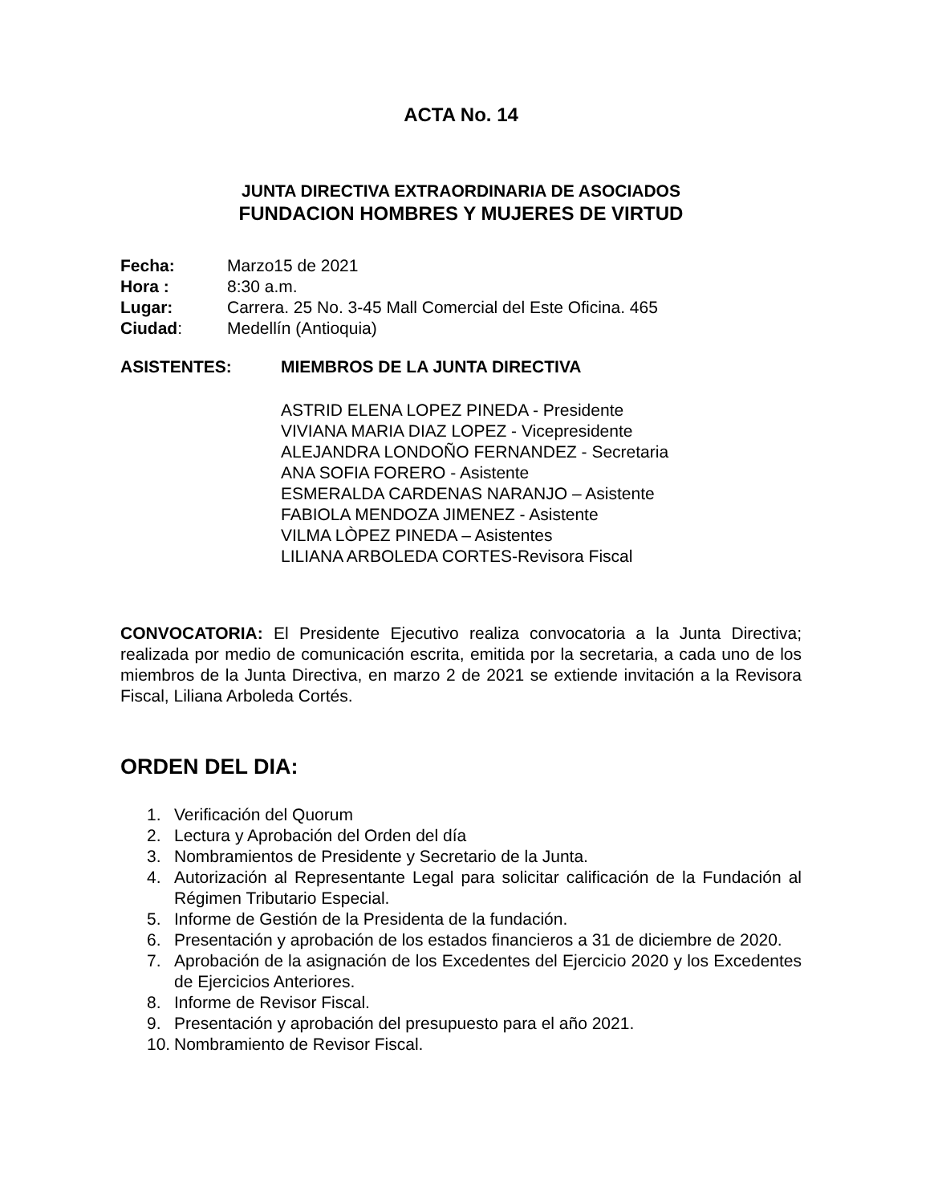ACTA No. 14
JUNTA DIRECTIVA EXTRAORDINARIA DE ASOCIADOS
FUNDACION HOMBRES Y MUJERES DE VIRTUD
Fecha: Marzo15 de 2021
Hora : 8:30 a.m.
Lugar: Carrera. 25 No. 3-45 Mall Comercial del Este Oficina. 465
Ciudad: Medellín (Antioquia)
ASISTENTES: MIEMBROS DE LA JUNTA DIRECTIVA
ASTRID ELENA LOPEZ PINEDA - Presidente
VIVIANA MARIA DIAZ LOPEZ - Vicepresidente
ALEJANDRA LONDOÑO FERNANDEZ - Secretaria
ANA SOFIA FORERO - Asistente
ESMERALDA CARDENAS NARANJO – Asistente
FABIOLA MENDOZA JIMENEZ - Asistente
VILMA LÒPEZ PINEDA – Asistentes
LILIANA ARBOLEDA CORTES-Revisora Fiscal
CONVOCATORIA: El Presidente Ejecutivo realiza convocatoria a la Junta Directiva; realizada por medio de comunicación escrita, emitida por la secretaria, a cada uno de los miembros de la Junta Directiva, en marzo 2 de 2021 se extiende invitación a la Revisora Fiscal, Liliana Arboleda Cortés.
ORDEN DEL DIA:
1. Verificación del Quorum
2. Lectura y Aprobación del Orden del día
3. Nombramientos de Presidente y Secretario de la Junta.
4. Autorización al Representante Legal para solicitar calificación de la Fundación al Régimen Tributario Especial.
5. Informe de Gestión de la Presidenta de la fundación.
6. Presentación y aprobación de los estados financieros a 31 de diciembre de 2020.
7. Aprobación de la asignación de los Excedentes del Ejercicio 2020 y los Excedentes de Ejercicios Anteriores.
8. Informe de Revisor Fiscal.
9. Presentación y aprobación del presupuesto para el año 2021.
10. Nombramiento de Revisor Fiscal.